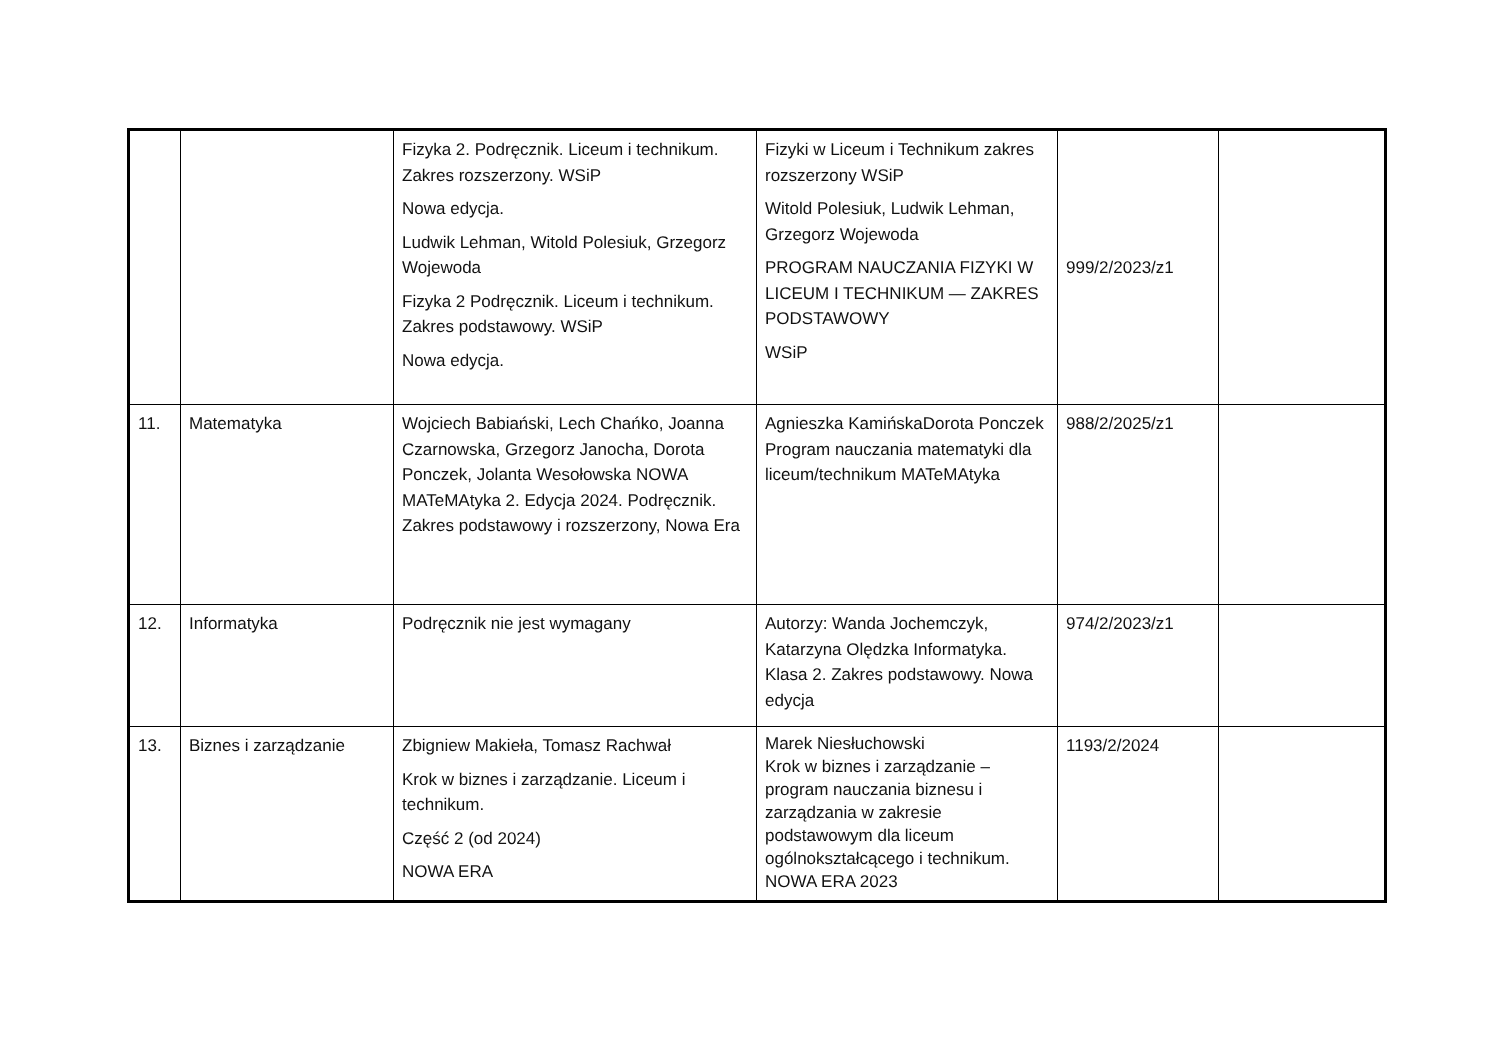| | | Fizyka 2. Podręcznik. Liceum i technikum. Zakres rozszerzony. WSiP Nowa edycja. Ludwik Lehman, Witold Polesiuk, Grzegorz Wojewoda Fizyka 2 Podręcznik. Liceum i technikum. Zakres podstawowy. WSiP Nowa edycja. | Fizyki w Liceum i Technikum zakres rozszerzony WSiP Witold Polesiuk, Ludwik Lehman, Grzegorz Wojewoda PROGRAM NAUCZANIA FIZYKI W LICEUM I TECHNIKUM — ZAKRES PODSTAWOWY WSiP | 999/2/2023/z1 | |
| 11. | Matematyka | Wojciech Babiański, Lech Chańko, Joanna Czarnowska, Grzegorz Janocha, Dorota Ponczek, Jolanta Wesołowska NOWA MATeMAtyka 2. Edycja 2024. Podręcznik. Zakres podstawowy i rozszerzony, Nowa Era | Agnieszka KamińskaDorota Ponczek Program nauczania matematyki dla liceum/technikum MATeMAtyka | 988/2/2025/z1 | |
| 12. | Informatyka | Podręcznik nie jest wymagany | Autorzy: Wanda Jochemczyk, Katarzyna Olędzka Informatyka. Klasa 2. Zakres podstawowy. Nowa edycja | 974/2/2023/z1 | |
| 13. | Biznes i zarządzanie | Zbigniew Makieła, Tomasz Rachwał Krok w biznes i zarządzanie. Liceum i technikum. Część 2 (od 2024) NOWA ERA | Marek Niesłuchowski Krok w biznes i zarządzanie – program nauczania biznesu i zarządzania w zakresie podstawowym dla liceum ogólnokształcącego i technikum. NOWA ERA 2023 | 1193/2/2024 | |